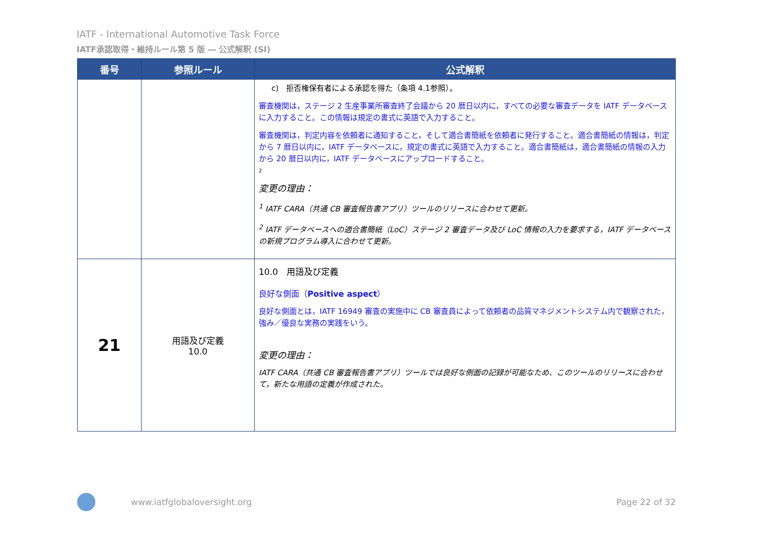IATF - International Automotive Task Force
IATF承認取得・維持ルール第 5 版 ― 公式解釈 (SI)
| 番号 | 参照ルール | 公式解釈 |
| --- | --- | --- |
| | | c) 拒否権保有者による承認を得た（条項 4.1参照）。 審査機関は，ステージ 2 生産事業所審査終了会議から 20 暦日以内に，すべての必要な審査データを IATF データベースに入力すること。この情報は規定の書式に英語で入力すること。 審査機関は，判定内容を依頼者に通知すること，そして適合書簡紙を依頼者に発行すること。適合書簡紙の情報は，判定から 7 暦日以内に，IATF データベースに，規定の書式に英語で入力すること。適合書簡紙は，適合書簡紙の情報の入力から 20 暦日以内に，IATF データベースにアップロードすること。 2 変更の理由： <sup>1</sup> IATF CARA（共通 CB 審査報告書アプリ）ツールのリリースに合わせて更新。 <sup>2</sup> IATF データベースへの適合書簡紙（LoC）ステージ 2 審査データ及び LoC 情報の入力を要求する，IATF データベースの新規プログラム導入に合わせて更新。 |
| 21 | 用語及び定義 10.0 | 10.0 用語及び定義 良好な側面（ Positive aspect ） 良好な側面とは，IATF 16949 審査の実施中に CB 審査員によって依頼者の品質マネジメントシステム内で観察された，強み／優良な実務の実践をいう。 変更の理由： IATF CARA（共通 CB 審査報告書アプリ）ツールでは良好な側面の記録が可能なため、このツールのリリースに合わせて，新たな用語の定義が作成された。 |
www.iatfglobaloversight.org Page 22 of 32